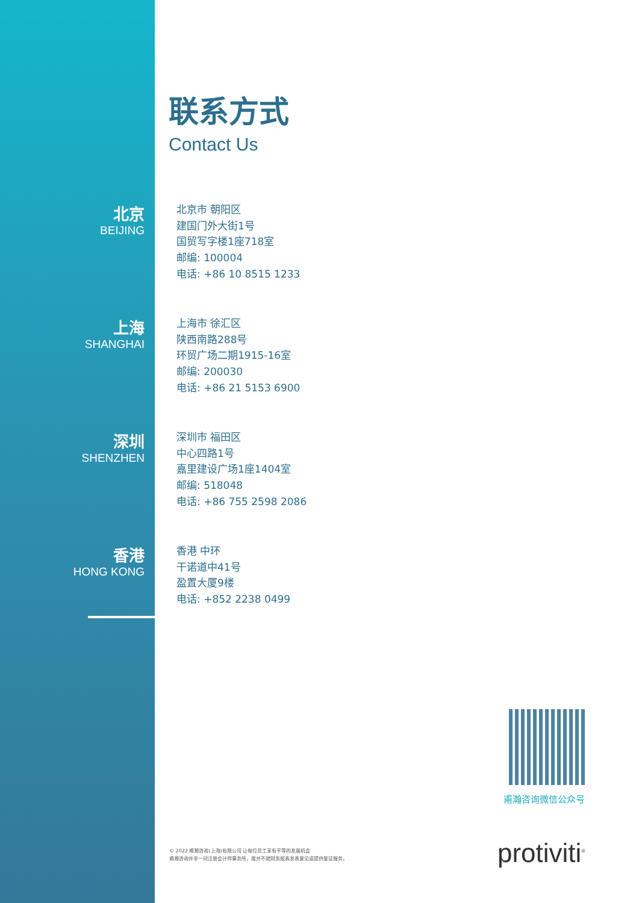联系方式
Contact Us
北京
BEIJING
北京市 朝阳区
建国门外大街1号
国贸写字楼1座718室
邮编: 100004
电话: +86 10 8515 1233
上海
SHANGHAI
上海市 徐汇区
陕西南路288号
环贸广场二期1915-16室
邮编: 200030
电话: +86 21 5153 6900
深圳
SHENZHEN
深圳市 福田区
中心四路1号
嘉里建设广场1座1404室
邮编: 518048
电话: +86 755 2598 2086
香港
HONG KONG
香港 中环
干诺道中41号
盈置大厦9楼
电话: +852 2238 0499
甫瀚咨询微信公众号
© 2022 甫瀚咨询(上海)有限公司 让每位员工享有平等的发展机会
甫瀚咨询并非一间注册会计师事务所，故并不就财务报表发表意见或提供鉴证服务。
protiviti<sup>®</sup>